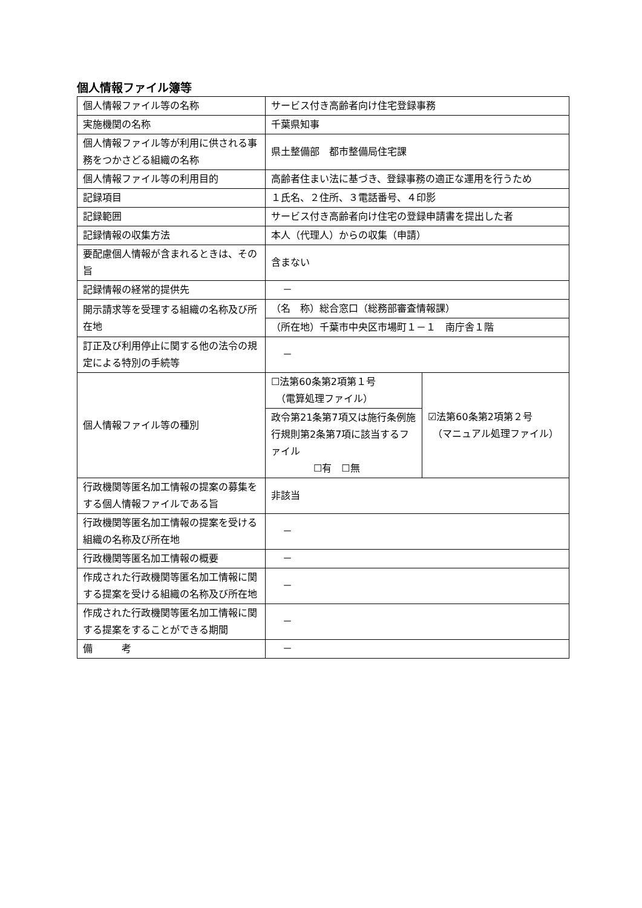個人情報ファイル簿等
| 個人情報ファイル等の名称 | サービス付き高齢者向け住宅登録事務 | |
| 実施機関の名称 | 千葉県知事 | |
| 個人情報ファイル等が利用に供される事務をつかさどる組織の名称 | 県土整備部 都市整備局住宅課 | |
| 個人情報ファイル等の利用目的 | 高齢者住まい法に基づき、登録事務の適正な運用を行うため | |
| 記録項目 | １氏名、２住所、３電話番号、４印影 | |
| 記録範囲 | サービス付き高齢者向け住宅の登録申請書を提出した者 | |
| 記録情報の収集方法 | 本人（代理人）からの収集（申請） | |
| 要配慮個人情報が含まれるときは、その旨 | 含まない | |
| 記録情報の経常的提供先 | － | |
| 開示請求等を受理する組織の名称及び所在地 | （名 称）総合窓口（総務部審査情報課） | |
| | （所在地）千葉市中央区市場町１－１ 南庁舎１階 | |
| 訂正及び利用停止に関する他の法令の規定による特別の手続等 | － | |
| 個人情報ファイル等の種別 | ☐法第60条第2項第１号 （電算処理ファイル） | ☑法第60条第2項第２号 （マニュアル処理ファイル） |
| | 政令第21条第7項又は施行条例施行規則第2条第7項に該当するファイル ☐有 ☐無 | |
| 行政機関等匿名加工情報の提案の募集をする個人情報ファイルである旨 | 非該当 | |
| 行政機関等匿名加工情報の提案を受ける組織の名称及び所在地 | － | |
| 行政機関等匿名加工情報の概要 | － | |
| 作成された行政機関等匿名加工情報に関する提案を受ける組織の名称及び所在地 | － | |
| 作成された行政機関等匿名加工情報に関する提案をすることができる期間 | － | |
| 備 考 | － | |